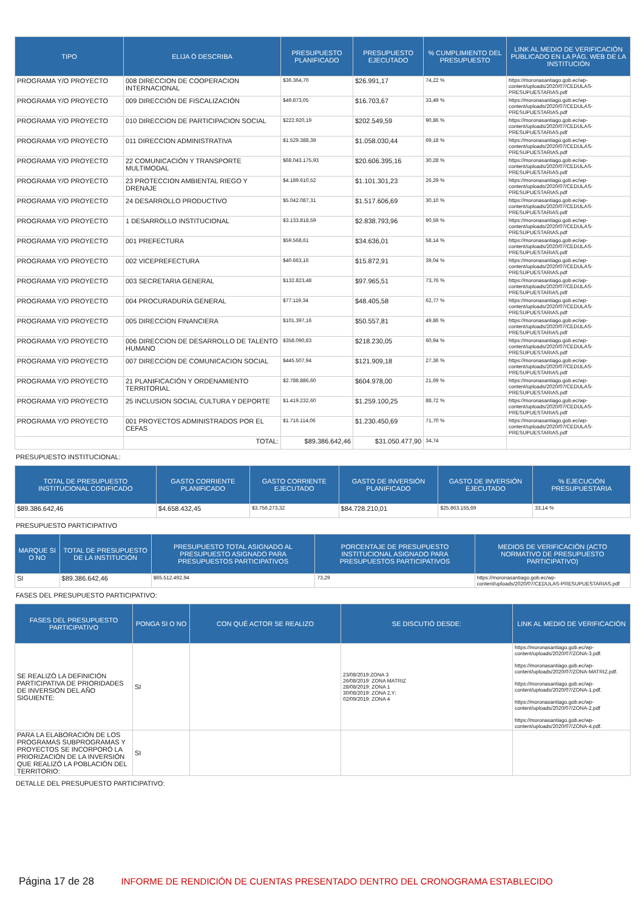| TIPO | ELIJA Ó DESCRIBA | PRESUPUESTO PLANIFICADO | PRESUPUESTO EJECUTADO | % CUMPLIMIENTO DEL PRESUPUESTO | LINK AL MEDIO DE VERIFICACIÓN PUBLICADO EN LA PÁG. WEB DE LA INSTITUCIÓN |
| --- | --- | --- | --- | --- | --- |
| PROGRAMA Y/O PROYECTO | 008 DIRECCION DE COOPERACION INTERNACIONAL | $36.364,70 | $26.991,17 | 74,22 % | https://moronasantiago.gob.ec/wp-content/uploads/2020/07/CEDULAS-PRESUPUESTARIAS.pdf |
| PROGRAMA Y/O PROYECTO | 009 DIRECCIÓN DE FISCALIZACIÓN | $49.873,05 | $16.703,67 | 33,49 % | https://moronasantiago.gob.ec/wp-content/uploads/2020/07/CEDULAS-PRESUPUESTARIAS.pdf |
| PROGRAMA Y/O PROYECTO | 010 DIRECCION DE PARTICIPACION SOCIAL | $222.920,19 | $202.549,59 | 90,86 % | https://moronasantiago.gob.ec/wp-content/uploads/2020/07/CEDULAS-PRESUPUESTARIAS.pdf |
| PROGRAMA Y/O PROYECTO | 011 DIRECCION ADMINISTRATIVA | $1.529.388,39 | $1.058.030,44 | 69,18 % | https://moronasantiago.gob.ec/wp-content/uploads/2020/07/CEDULAS-PRESUPUESTARIAS.pdf |
| PROGRAMA Y/O PROYECTO | 22 COMUNICACIÓN Y TRANSPORTE MULTIMODAL | $68.043.175,93 | $20.606.395,16 | 30,28 % | https://moronasantiago.gob.ec/wp-content/uploads/2020/07/CEDULAS-PRESUPUESTARIAS.pdf |
| PROGRAMA Y/O PROYECTO | 23 PROTECCION AMBIENTAL RIEGO Y DRENAJE | $4.189.610,52 | $1.101.301,23 | 26,29 % | https://moronasantiago.gob.ec/wp-content/uploads/2020/07/CEDULAS-PRESUPUESTARIAS.pdf |
| PROGRAMA Y/O PROYECTO | 24 DESARROLLO PRODUCTIVO | $5.042.087,31 | $1.517.606,69 | 30,10 % | https://moronasantiago.gob.ec/wp-content/uploads/2020/07/CEDULAS-PRESUPUESTARIAS.pdf |
| PROGRAMA Y/O PROYECTO | 1 DESARROLLO INSTITUCIONAL | $3.133.818,59 | $2.838.793,96 | 90,59 % | https://moronasantiago.gob.ec/wp-content/uploads/2020/07/CEDULAS-PRESUPUESTARIAS.pdf |
| PROGRAMA Y/O PROYECTO | 001 PREFECTURA | $59.568,61 | $34.636,01 | 58,14 % | https://moronasantiago.gob.ec/wp-content/uploads/2020/07/CEDULAS-PRESUPUESTARIAS.pdf |
| PROGRAMA Y/O PROYECTO | 002 VICEPREFECTURA | $40.663,16 | $15.872,91 | 39,04 % | https://moronasantiago.gob.ec/wp-content/uploads/2020/07/CEDULAS-PRESUPUESTARIAS.pdf |
| PROGRAMA Y/O PROYECTO | 003 SECRETARIA GENERAL | $132.823,48 | $97.965,51 | 73,76 % | https://moronasantiago.gob.ec/wp-content/uploads/2020/07/CEDULAS-PRESUPUESTARIAS.pdf |
| PROGRAMA Y/O PROYECTO | 004 PROCURADURÍA GENERAL | $77.119,34 | $48.405,58 | 62,77 % | https://moronasantiago.gob.ec/wp-content/uploads/2020/07/CEDULAS-PRESUPUESTARIAS.pdf |
| PROGRAMA Y/O PROYECTO | 005 DIRECCION FINANCIERA | $101.397,16 | $50.557,81 | 49,86 % | https://moronasantiago.gob.ec/wp-content/uploads/2020/07/CEDULAS-PRESUPUESTARIAS.pdf |
| PROGRAMA Y/O PROYECTO | 006 DIRECCION DE DESARROLLO DE TALENTO HUMANO | $358.090,83 | $218.230,05 | 60,94 % | https://moronasantiago.gob.ec/wp-content/uploads/2020/07/CEDULAS-PRESUPUESTARIAS.pdf |
| PROGRAMA Y/O PROYECTO | 007 DIRECCION DE COMUNICACION SOCIAL | $445.507,94 | $121.909,18 | 27,36 % | https://moronasantiago.gob.ec/wp-content/uploads/2020/07/CEDULAS-PRESUPUESTARIAS.pdf |
| PROGRAMA Y/O PROYECTO | 21 PLANIFICACIÓN Y ORDENAMIENTO TERRITORIAL | $2.788.886,60 | $604.978,00 | 21,69 % | https://moronasantiago.gob.ec/wp-content/uploads/2020/07/CEDULAS-PRESUPUESTARIAS.pdf |
| PROGRAMA Y/O PROYECTO | 25 INCLUSION SOCIAL CULTURA Y DEPORTE | $1.419.232,60 | $1.259.100,25 | 88,72 % | https://moronasantiago.gob.ec/wp-content/uploads/2020/07/CEDULAS-PRESUPUESTARIAS.pdf |
| PROGRAMA Y/O PROYECTO | 001 PROYECTOS ADMINISTRADOS POR EL CEFAS | $1.716.114,06 | $1.230.450,69 | 71,70 % | https://moronasantiago.gob.ec/wp-content/uploads/2020/07/CEDULAS-PRESUPUESTARIAS.pdf |
| | TOTAL: | $89.386.642,46 | $31.050.477,90 | 34,74 | |
PRESUPUESTO INSTITUCIONAL:
| TOTAL DE PRESUPUESTO INSTITUCIONAL CODIFICADO | GASTO CORRIENTE PLANIFICADO | GASTO CORRIENTE EJECUTADO | GASTO DE INVERSIÓN PLANIFICADO | GASTO DE INVERSIÓN EJECUTADO | % EJECUCIÓN PRESUPUESTARIA |
| --- | --- | --- | --- | --- | --- |
| $89.386.642,46 | $4.658.432,45 | $3.756.273,32 | $84.728.210,01 | $25.863.155,69 | 33,14 % |
PRESUPUESTO PARTICIPATIVO
| MARQUE SI O NO | TOTAL DE PRESUPUESTO DE LA INSTITUCIÓN | PRESUPUESTO TOTAL ASIGNADO AL PRESUPUESTO ASIGNADO PARA PRESUPUESTOS PARTICIPATIVOS | PORCENTAJE DE PRESUPUESTO INSTITUCIONAL ASIGNADO PARA PRESUPUESTOS PARTICIPATIVOS | MEDIOS DE VERIFICACIÓN (ACTO NORMATIVO DE PRESUPUESTO PARTICIPATIVO) |
| --- | --- | --- | --- | --- |
| SI | $89.386.642,46 | $65.512.492,94 | 73,29 | https://moronasantiago.gob.ec/wp-content/uploads/2020/07/CEDULAS-PRESUPUESTARIAS.pdf |
FASES DEL PRESUPUESTO PARTICIPATIVO:
| FASES DEL PRESUPUESTO PARTICIPATIVO | PONGA SI O NO | CON QUÉ ACTOR SE REALIZO | SE DISCUTIÓ DESDE: | LINK AL MEDIO DE VERIFICACIÓN |
| --- | --- | --- | --- | --- |
| SE REALIZÓ LA DEFINICIÓN PARTICIPATIVA DE PRIORIDADES DE INVERSIÓN DEL AÑO SIGUIENTE: | SI | | 23/08/2019:ZONA 3 26/08/2019: ZONA MATRIZ 28/08/2019: ZONA 1 30/08/2019: ZONA 2,Y; 02/09/2019: ZONA 4 | https://moronasantiago.gob.ec/wp-content/uploads/2020/07/ZONA-3.pdf. https://moronasantiago.gob.ec/wp-content/uploads/2020/07/ZONA-MATRIZ.pdf. https://moronasantiago.gob.ec/wp-content/uploads/2020/07/ZONA-1.pdf. https://moronasantiago.gob.ec/wp-content/uploads/2020/07/ZONA-2.pdf https://moronasantiago.gob.ec/wp-content/uploads/2020/07/ZONA-4.pdf. |
| PARA LA ELABORACIÓN DE LOS PROGRAMAS SUBPROGRAMAS Y PROYECTOS SE INCORPORÓ LA PRIORIZACIÓN DE LA INVERSIÓN QUE REALIZÓ LA POBLACIÓN DEL TERRITORIO: | SI | | | |
DETALLE DEL PRESUPUESTO PARTICIPATIVO:
Página 17 de 28 INFORME DE RENDICIÓN DE CUENTAS PRESENTADO DENTRO DEL CRONOGRAMA ESTABLECIDO